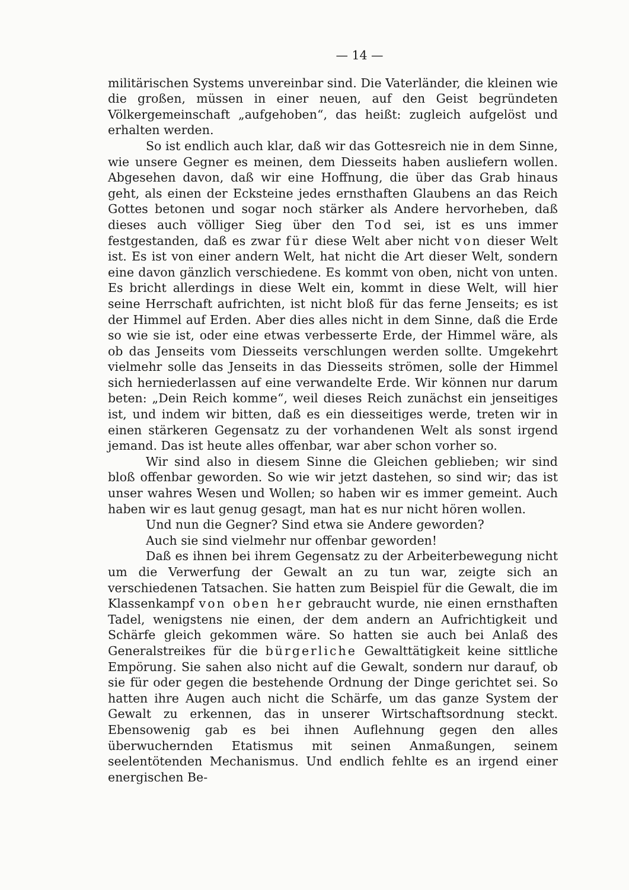— 14 —
militärischen Systems unvereinbar sind. Die Vaterländer, die kleinen wie die großen, müssen in einer neuen, auf den Geist begründeten Völkergemeinschaft „aufgehoben“, das heißt: zugleich aufgelöst und erhalten werden.
So ist endlich auch klar, daß wir das Gottesreich nie in dem Sinne, wie unsere Gegner es meinen, dem Diesseits haben ausliefern wollen. Abgesehen davon, daß wir eine Hoffnung, die über das Grab hinaus geht, als einen der Ecksteine jedes ernsthaften Glaubens an das Reich Gottes betonen und sogar noch stärker als Andere hervorheben, daß dieses auch völliger Sieg über den Tod sei, ist es uns immer festgestanden, daß es zwar für diese Welt aber nicht von dieser Welt ist. Es ist von einer andern Welt, hat nicht die Art dieser Welt, sondern eine davon gänzlich verschiedene. Es kommt von oben, nicht von unten. Es bricht allerdings in diese Welt ein, kommt in diese Welt, will hier seine Herrschaft aufrichten, ist nicht bloß für das ferne Jenseits; es ist der Himmel auf Erden. Aber dies alles nicht in dem Sinne, daß die Erde so wie sie ist, oder eine etwas verbesserte Erde, der Himmel wäre, als ob das Jenseits vom Diesseits verschlungen werden sollte. Umgekehrt vielmehr solle das Jenseits in das Diesseits strömen, solle der Himmel sich herniederlassen auf eine verwandelte Erde. Wir können nur darum beten: „Dein Reich komme“, weil dieses Reich zunächst ein jenseitiges ist, und indem wir bitten, daß es ein diesseitiges werde, treten wir in einen stärkeren Gegensatz zu der vorhandenen Welt als sonst irgend jemand. Das ist heute alles offenbar, war aber schon vorher so.
Wir sind also in diesem Sinne die Gleichen geblieben; wir sind bloß offenbar geworden. So wie wir jetzt dastehen, so sind wir; das ist unser wahres Wesen und Wollen; so haben wir es immer gemeint. Auch haben wir es laut genug gesagt, man hat es nur nicht hören wollen.
Und nun die Gegner? Sind etwa sie Andere geworden?
Auch sie sind vielmehr nur offenbar geworden!
Daß es ihnen bei ihrem Gegensatz zu der Arbeiterbewegung nicht um die Verwerfung der Gewalt an zu tun war, zeigte sich an verschiedenen Tatsachen. Sie hatten zum Beispiel für die Gewalt, die im Klassenkampf von oben her gebraucht wurde, nie einen ernsthaften Tadel, wenigstens nie einen, der dem andern an Aufrichtigkeit und Schärfe gleich gekommen wäre. So hatten sie auch bei Anlaß des Generalstreikes für die bürgerliche Gewalttätigkeit keine sittliche Empörung. Sie sahen also nicht auf die Gewalt, sondern nur darauf, ob sie für oder gegen die bestehende Ordnung der Dinge gerichtet sei. So hatten ihre Augen auch nicht die Schärfe, um das ganze System der Gewalt zu erkennen, das in unserer Wirtschaftsordnung steckt. Ebensowenig gab es bei ihnen Auflehnung gegen den alles überwuchernden Etatismus mit seinen Anmaßungen, seinem seelentötenden Mechanismus. Und endlich fehlte es an irgend einer energischen Be-